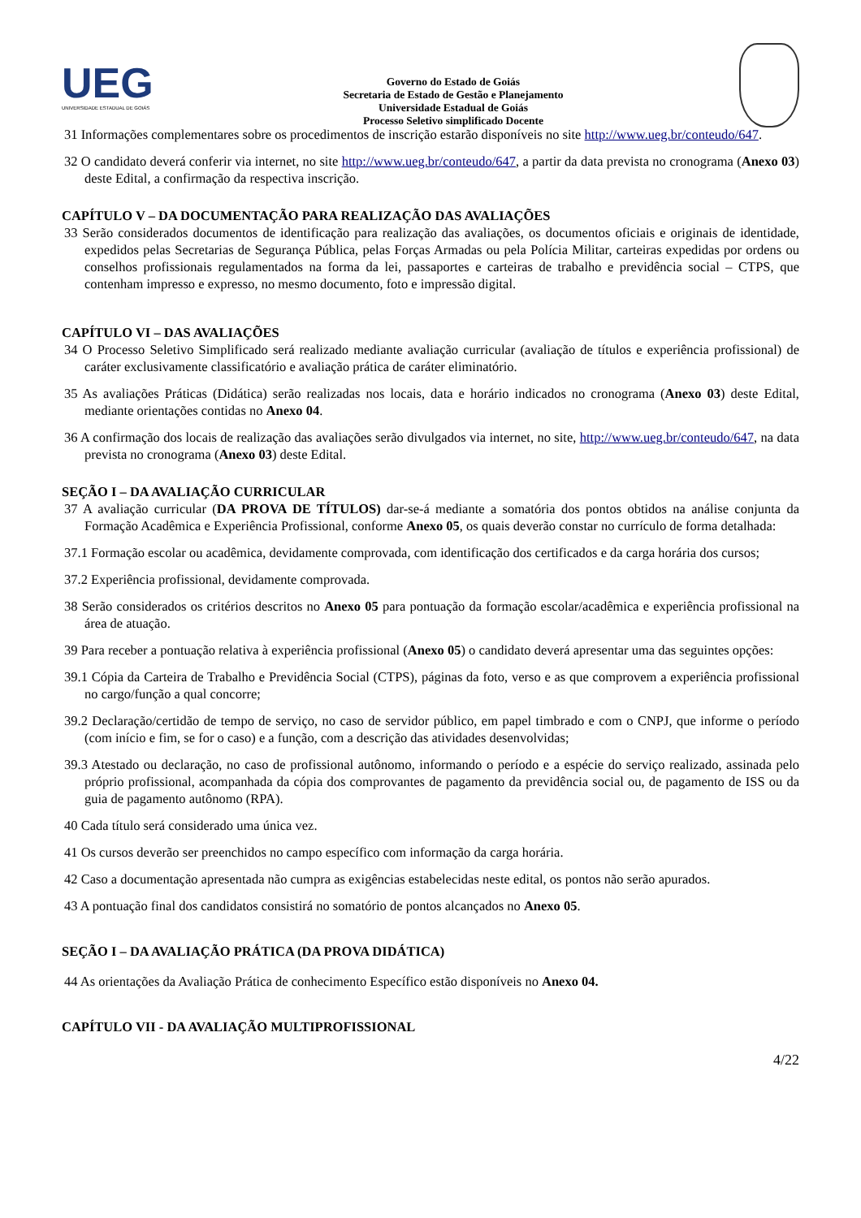UEG
UNIVERSIDADE ESTADUAL DE GOIÁS
Governo do Estado de Goiás
Secretaria de Estado de Gestão e Planejamento
Universidade Estadual de Goiás
Processo Seletivo simplificado Docente
31 Informações complementares sobre os procedimentos de inscrição estarão disponíveis no site http://www.ueg.br/conteudo/647.
32 O candidato deverá conferir via internet, no site http://www.ueg.br/conteudo/647, a partir da data prevista no cronograma (Anexo 03) deste Edital, a confirmação da respectiva inscrição.
CAPÍTULO V – DA DOCUMENTAÇÃO PARA REALIZAÇÃO DAS AVALIAÇÕES
33 Serão considerados documentos de identificação para realização das avaliações, os documentos oficiais e originais de identidade, expedidos pelas Secretarias de Segurança Pública, pelas Forças Armadas ou pela Polícia Militar, carteiras expedidas por ordens ou conselhos profissionais regulamentados na forma da lei, passaportes e carteiras de trabalho e previdência social – CTPS, que contenham impresso e expresso, no mesmo documento, foto e impressão digital.
CAPÍTULO VI – DAS AVALIAÇÕES
34 O Processo Seletivo Simplificado será realizado mediante avaliação curricular (avaliação de títulos e experiência profissional) de caráter exclusivamente classificatório e avaliação prática de caráter eliminatório.
35 As avaliações Práticas (Didática) serão realizadas nos locais, data e horário indicados no cronograma (Anexo 03) deste Edital, mediante orientações contidas no Anexo 04.
36 A confirmação dos locais de realização das avaliações serão divulgados via internet, no site, http://www.ueg.br/conteudo/647, na data prevista no cronograma (Anexo 03) deste Edital.
SEÇÃO I – DA AVALIAÇÃO CURRICULAR
37 A avaliação curricular (DA PROVA DE TÍTULOS) dar-se-á mediante a somatória dos pontos obtidos na análise conjunta da Formação Acadêmica e Experiência Profissional, conforme Anexo 05, os quais deverão constar no currículo de forma detalhada:
37.1 Formação escolar ou acadêmica, devidamente comprovada, com identificação dos certificados e da carga horária dos cursos;
37.2 Experiência profissional, devidamente comprovada.
38 Serão considerados os critérios descritos no Anexo 05 para pontuação da formação escolar/acadêmica e experiência profissional na área de atuação.
39 Para receber a pontuação relativa à experiência profissional (Anexo 05) o candidato deverá apresentar uma das seguintes opções:
39.1 Cópia da Carteira de Trabalho e Previdência Social (CTPS), páginas da foto, verso e as que comprovem a experiência profissional no cargo/função a qual concorre;
39.2 Declaração/certidão de tempo de serviço, no caso de servidor público, em papel timbrado e com o CNPJ, que informe o período (com início e fim, se for o caso) e a função, com a descrição das atividades desenvolvidas;
39.3 Atestado ou declaração, no caso de profissional autônomo, informando o período e a espécie do serviço realizado, assinada pelo próprio profissional, acompanhada da cópia dos comprovantes de pagamento da previdência social ou, de pagamento de ISS ou da guia de pagamento autônomo (RPA).
40 Cada título será considerado uma única vez.
41 Os cursos deverão ser preenchidos no campo específico com informação da carga horária.
42 Caso a documentação apresentada não cumpra as exigências estabelecidas neste edital, os pontos não serão apurados.
43 A pontuação final dos candidatos consistirá no somatório de pontos alcançados no Anexo 05.
SEÇÃO I – DA AVALIAÇÃO PRÁTICA (DA PROVA DIDÁTICA)
44 As orientações da Avaliação Prática de conhecimento Específico estão disponíveis no Anexo 04.
CAPÍTULO VII - DA AVALIAÇÃO MULTIPROFISSIONAL
4/22